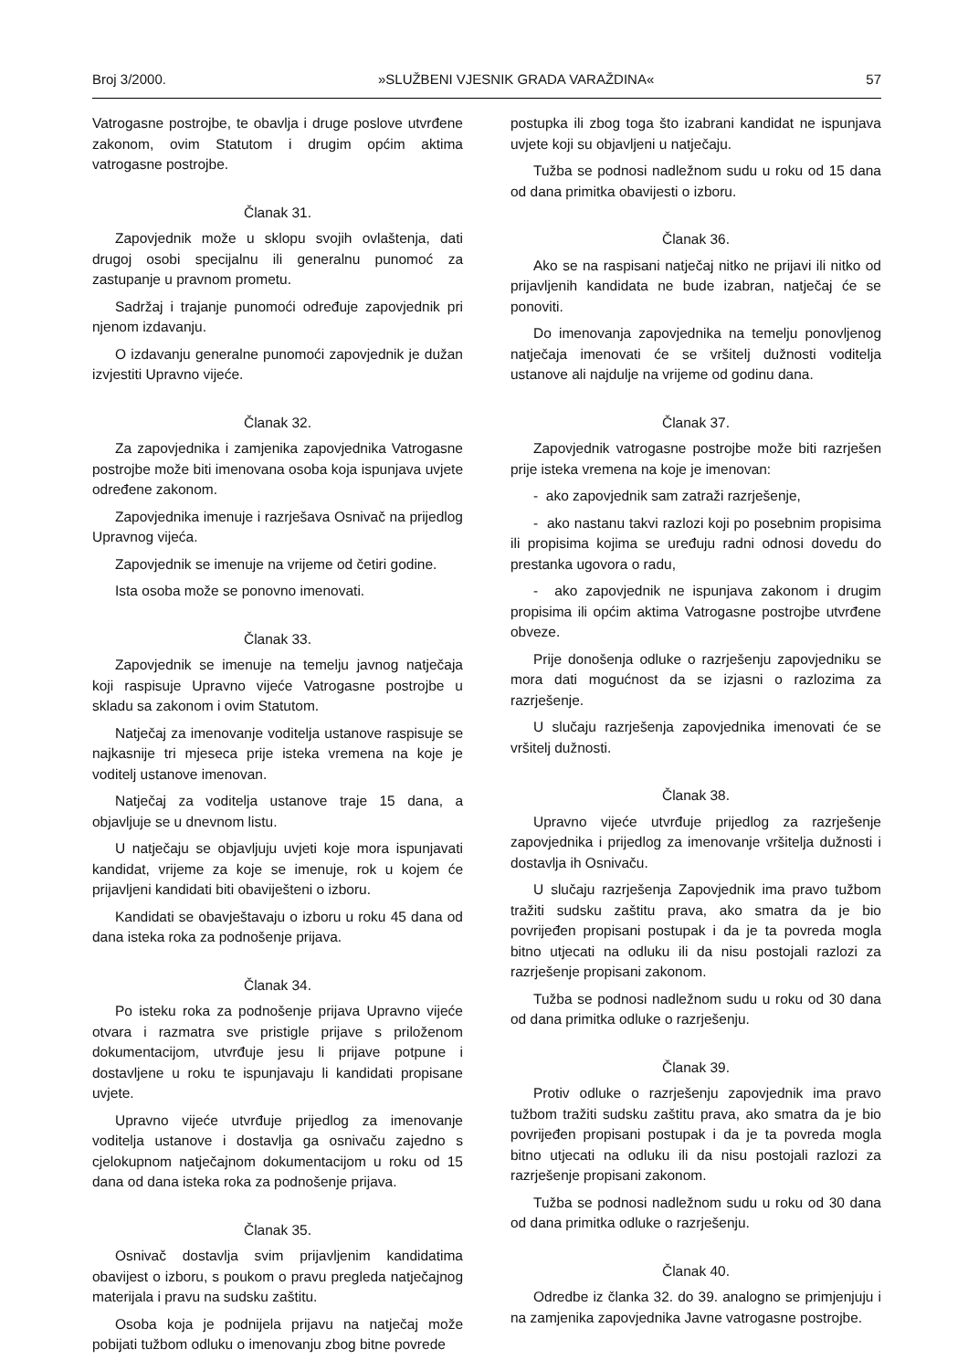Broj 3/2000. »SLUŽBENI VJESNIK GRADA VARAŽDINA« 57
Vatrogasne postrojbe, te obavlja i druge poslove utvrđene zakonom, ovim Statutom i drugim općim aktima vatrogasne postrojbe.
Članak 31.
Zapovjednik može u sklopu svojih ovlaštenja, dati drugoj osobi specijalnu ili generalnu punomoć za zastupanje u pravnom prometu.
Sadržaj i trajanje punomoći određuje zapovjednik pri njenom izdavanju.
O izdavanju generalne punomoći zapovjednik je dužan izvjestiti Upravno vijeće.
Članak 32.
Za zapovjednika i zamjenika zapovjednika Vatrogasne postrojbe može biti imenovana osoba koja ispunjava uvjete određene zakonom.
Zapovjednika imenuje i razrješava Osnivač na prijedlog Upravnog vijeća.
Zapovjednik se imenuje na vrijeme od četiri godine.
Ista osoba može se ponovno imenovati.
Članak 33.
Zapovjednik se imenuje na temelju javnog natječaja koji raspisuje Upravno vijeće Vatrogasne postrojbe u skladu sa zakonom i ovim Statutom.
Natječaj za imenovanje voditelja ustanove raspisuje se najkasnije tri mjeseca prije isteka vremena na koje je voditelj ustanove imenovan.
Natječaj za voditelja ustanove traje 15 dana, a objavljuje se u dnevnom listu.
U natječaju se objavljuju uvjeti koje mora ispunjavati kandidat, vrijeme za koje se imenuje, rok u kojem će prijavljeni kandidati biti obaviješteni o izboru.
Kandidati se obavještavaju o izboru u roku 45 dana od dana isteka roka za podnošenje prijava.
Članak 34.
Po isteku roka za podnošenje prijava Upravno vijeće otvara i razmatra sve pristigle prijave s priloženom dokumentacijom, utvrđuje jesu li prijave potpune i dostavljene u roku te ispunjavaju li kandidati propisane uvjete.
Upravno vijeće utvrđuje prijedlog za imenovanje voditelja ustanove i dostavlja ga osnivaču zajedno s cjelokupnom natječajnom dokumentacijom u roku od 15 dana od dana isteka roka za podnošenje prijava.
Članak 35.
Osnivač dostavlja svim prijavljenim kandidatima obavijest o izboru, s poukom o pravu pregleda natječajnog materijala i pravu na sudsku zaštitu.
Osoba koja je podnijela prijavu na natječaj može pobijati tužbom odluku o imenovanju zbog bitne povrede
postupka ili zbog toga što izabrani kandidat ne ispunjava uvjete koji su objavljeni u natječaju.
Tužba se podnosi nadležnom sudu u roku od 15 dana od dana primitka obavijesti o izboru.
Članak 36.
Ako se na raspisani natječaj nitko ne prijavi ili nitko od prijavljenih kandidata ne bude izabran, natječaj će se ponoviti.
Do imenovanja zapovjednika na temelju ponovljenog natječaja imenovati će se vršitelj dužnosti voditelja ustanove ali najdulje na vrijeme od godinu dana.
Članak 37.
Zapovjednik vatrogasne postrojbe može biti razrješen prije isteka vremena na koje je imenovan:
- ako zapovjednik sam zatraži razrješenje,
- ako nastanu takvi razlozi koji po posebnim propisima ili propisima kojima se uređuju radni odnosi dovedu do prestanka ugovora o radu,
- ako zapovjednik ne ispunjava zakonom i drugim propisima ili općim aktima Vatrogasne postrojbe utvrđene obveze.
Prije donošenja odluke o razrješenju zapovjedniku se mora dati mogućnost da se izjasni o razlozima za razrješenje.
U slučaju razrješenja zapovjednika imenovati će se vršitelj dužnosti.
Članak 38.
Upravno vijeće utvrđuje prijedlog za razrješenje zapovjednika i prijedlog za imenovanje vršitelja dužnosti i dostavlja ih Osnivaču.
U slučaju razrješenja Zapovjednik ima pravo tužbom tražiti sudsku zaštitu prava, ako smatra da je bio povrijeđen propisani postupak i da je ta povreda mogla bitno utjecati na odluku ili da nisu postojali razlozi za razrješenje propisani zakonom.
Tužba se podnosi nadležnom sudu u roku od 30 dana od dana primitka odluke o razrješenju.
Članak 39.
Protiv odluke o razrješenju zapovjednik ima pravo tužbom tražiti sudsku zaštitu prava, ako smatra da je bio povrijeđen propisani postupak i da je ta povreda mogla bitno utjecati na odluku ili da nisu postojali razlozi za razrješenje propisani zakonom.
Tužba se podnosi nadležnom sudu u roku od 30 dana od dana primitka odluke o razrješenju.
Članak 40.
Odredbe iz članka 32. do 39. analogno se primjenjuju i na zamjenika zapovjednika Javne vatrogasne postrojbe.